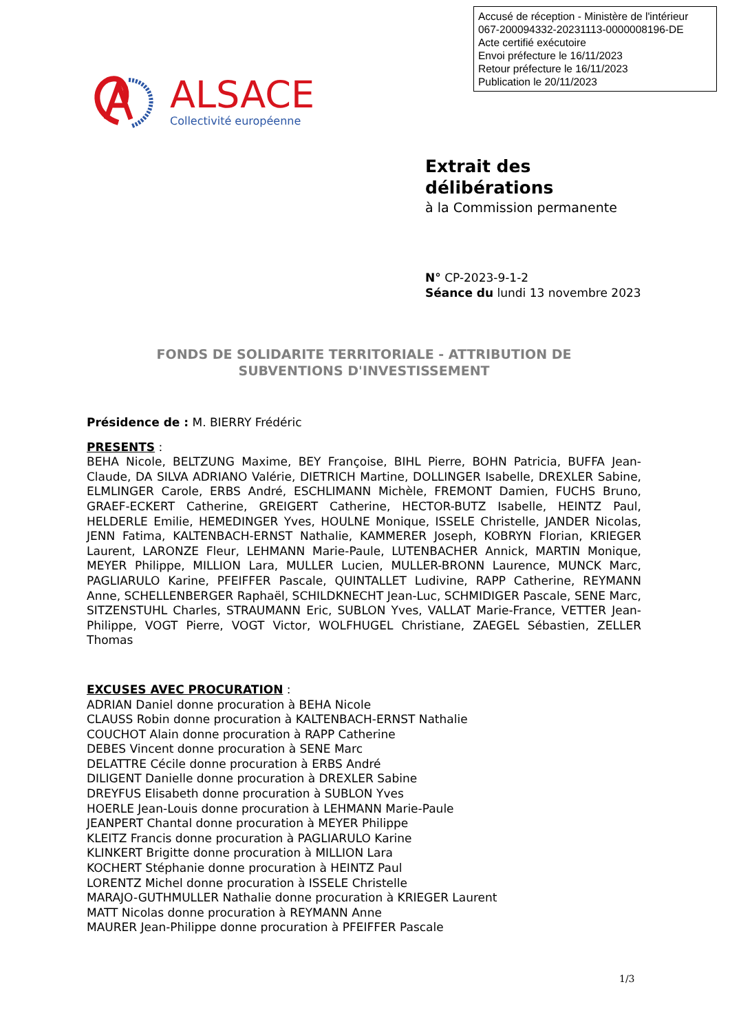Accusé de réception - Ministère de l'intérieur
067-200094332-20231113-0000008196-DE
Acte certifié exécutoire
Envoi préfecture le 16/11/2023
Retour préfecture le 16/11/2023
Publication le 20/11/2023
ALSACE
Collectivité européenne
Extrait des
délibérations
à la Commission permanente
N° CP-2023-9-1-2
Séance du lundi 13 novembre 2023
FONDS DE SOLIDARITE TERRITORIALE - ATTRIBUTION DE
SUBVENTIONS D'INVESTISSEMENT
Présidence de : M. BIERRY Frédéric
PRESENTS :
BEHA Nicole, BELTZUNG Maxime, BEY Françoise, BIHL Pierre, BOHN Patricia, BUFFA Jean-Claude, DA SILVA ADRIANO Valérie, DIETRICH Martine, DOLLINGER Isabelle, DREXLER Sabine, ELMLINGER Carole, ERBS André, ESCHLIMANN Michèle, FREMONT Damien, FUCHS Bruno, GRAEF-ECKERT Catherine, GREIGERT Catherine, HECTOR-BUTZ Isabelle, HEINTZ Paul, HELDERLE Emilie, HEMEDINGER Yves, HOULNE Monique, ISSELE Christelle, JANDER Nicolas, JENN Fatima, KALTENBACH-ERNST Nathalie, KAMMERER Joseph, KOBRYN Florian, KRIEGER Laurent, LARONZE Fleur, LEHMANN Marie-Paule, LUTENBACHER Annick, MARTIN Monique, MEYER Philippe, MILLION Lara, MULLER Lucien, MULLER-BRONN Laurence, MUNCK Marc, PAGLIARULO Karine, PFEIFFER Pascale, QUINTALLET Ludivine, RAPP Catherine, REYMANN Anne, SCHELLENBERGER Raphaël, SCHILDKNECHT Jean-Luc, SCHMIDIGER Pascale, SENE Marc, SITZENSTUHL Charles, STRAUMANN Eric, SUBLON Yves, VALLAT Marie-France, VETTER Jean-Philippe, VOGT Pierre, VOGT Victor, WOLFHUGEL Christiane, ZAEGEL Sébastien, ZELLER Thomas
EXCUSES AVEC PROCURATION :
ADRIAN Daniel donne procuration à BEHA Nicole
CLAUSS Robin donne procuration à KALTENBACH-ERNST Nathalie
COUCHOT Alain donne procuration à RAPP Catherine
DEBES Vincent donne procuration à SENE Marc
DELATTRE Cécile donne procuration à ERBS André
DILIGENT Danielle donne procuration à DREXLER Sabine
DREYFUS Elisabeth donne procuration à SUBLON Yves
HOERLE Jean-Louis donne procuration à LEHMANN Marie-Paule
JEANPERT Chantal donne procuration à MEYER Philippe
KLEITZ Francis donne procuration à PAGLIARULO Karine
KLINKERT Brigitte donne procuration à MILLION Lara
KOCHERT Stéphanie donne procuration à HEINTZ Paul
LORENTZ Michel donne procuration à ISSELE Christelle
MARAJO-GUTHMULLER Nathalie donne procuration à KRIEGER Laurent
MATT Nicolas donne procuration à REYMANN Anne
MAURER Jean-Philippe donne procuration à PFEIFFER Pascale
1/3